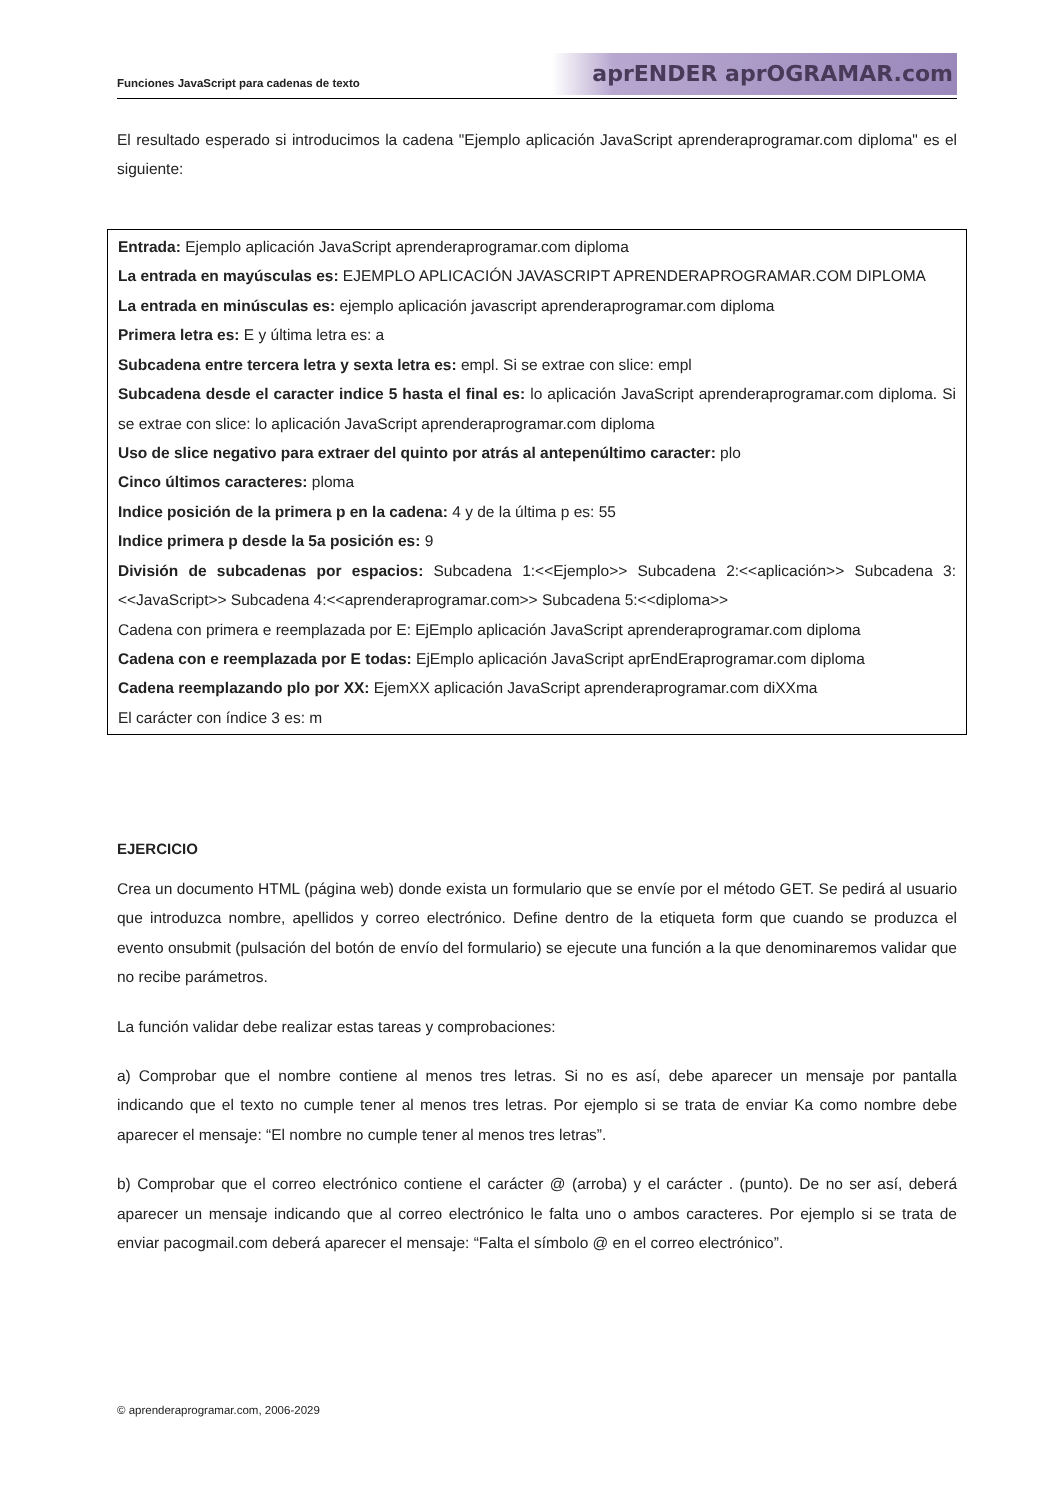Funciones JavaScript para cadenas de texto aprENDER aprOGRAMAR.com
El resultado esperado si introducimos la cadena "Ejemplo aplicación JavaScript aprenderaprogramar.com diploma" es el siguiente:
Entrada: Ejemplo aplicación JavaScript aprenderaprogramar.com diploma
La entrada en mayúsculas es: EJEMPLO APLICACIÓN JAVASCRIPT APRENDERAPROGRAMAR.COM DIPLOMA
La entrada en minúsculas es: ejemplo aplicación javascript aprenderaprogramar.com diploma
Primera letra es: E y última letra es: a
Subcadena entre tercera letra y sexta letra es: empl. Si se extrae con slice: empl
Subcadena desde el caracter indice 5 hasta el final es: lo aplicación JavaScript aprenderaprogramar.com diploma. Si se extrae con slice: lo aplicación JavaScript aprenderaprogramar.com diploma
Uso de slice negativo para extraer del quinto por atrás al antepenúltimo caracter: plo
Cinco últimos caracteres: ploma
Indice posición de la primera p en la cadena: 4 y de la última p es: 55
Indice primera p desde la 5a posición es: 9
División de subcadenas por espacios: Subcadena 1:<<Ejemplo>> Subcadena 2:<<aplicación>> Subcadena 3:<<JavaScript>> Subcadena 4:<<aprenderaprogramar.com>> Subcadena 5:<<diploma>>
Cadena con primera e reemplazada por E: EjEmplo aplicación JavaScript aprenderaprogramar.com diploma
Cadena con e reemplazada por E todas: EjEmplo aplicación JavaScript aprEndEraprogramar.com diploma
Cadena reemplazando plo por XX: EjemXX aplicación JavaScript aprenderaprogramar.com diXXma
El carácter con índice 3 es: m
EJERCICIO
Crea un documento HTML (página web) donde exista un formulario que se envíe por el método GET. Se pedirá al usuario que introduzca nombre, apellidos y correo electrónico. Define dentro de la etiqueta form que cuando se produzca el evento onsubmit (pulsación del botón de envío del formulario) se ejecute una función a la que denominaremos validar que no recibe parámetros.
La función validar debe realizar estas tareas y comprobaciones:
a) Comprobar que el nombre contiene al menos tres letras. Si no es así, debe aparecer un mensaje por pantalla indicando que el texto no cumple tener al menos tres letras. Por ejemplo si se trata de enviar Ka como nombre debe aparecer el mensaje: “El nombre no cumple tener al menos tres letras”.
b) Comprobar que el correo electrónico contiene el carácter @ (arroba) y el carácter . (punto). De no ser así, deberá aparecer un mensaje indicando que al correo electrónico le falta uno o ambos caracteres. Por ejemplo si se trata de enviar pacogmail.com deberá aparecer el mensaje: “Falta el símbolo @ en el correo electrónico”.
© aprenderaprogramar.com, 2006-2029